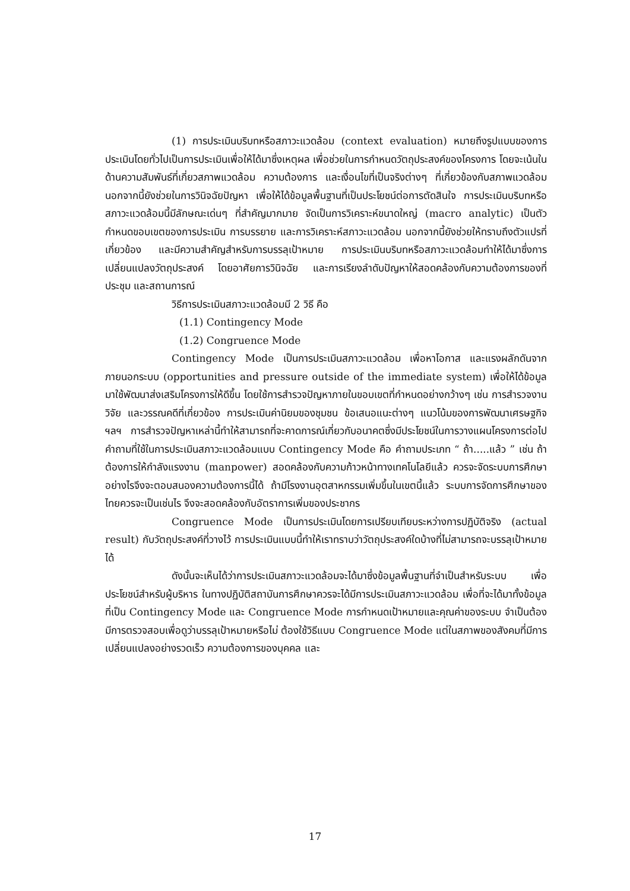(1) การประเมินบริบทหรือสภาวะแวดล้อม (context evaluation) หมายถึงรูปแบบของการประเมินโดยทั่วไปเป็นการประเมินเพื่อให้ได้มาซึ่งเหตุผล เพื่อช่วยในการกำหนดวัตถุประสงค์ของโครงการ โดยจะเน้นในด้านความสัมพันธ์ที่เกี่ยวสภาพแวดล้อม ความต้องการ และเงื่อนไขที่เป็นจริงต่างๆ ที่เกี่ยวข้องกับสภาพแวดล้อม นอกจากนี้ยังช่วยในการวินิจฉัยปัญหา เพื่อให้ได้ข้อมูลพื้นฐานที่เป็นประโยชน์ต่อการตัดสินใจ การประเมินบริบทหรือสภาวะแวดล้อมนี้มีลักษณะเด่นๆ ที่สำคัญมากมาย จัดเป็นการวิเคราะห์ขนาดใหญ่ (macro analytic) เป็นตัวกำหนดขอบเขตของการประเมิน การบรรยาย และการวิเคราะห์สภาวะแวดล้อม นอกจากนี้ยังช่วยให้ทราบถึงตัวแปรที่เกี่ยวข้อง และมีความสำคัญสำหรับการบรรลุเป้าหมาย การประเมินบริบทหรือสภาวะแวดล้อมทำให้ได้มาซึ่งการเปลี่ยนแปลงวัตถุประสงค์ โดยอาศัยการวินิจฉัย และการเรียงลำดับปัญหาให้สอดคล้องกับความต้องการของที่ประชุม และสถานการณ์
วิธีการประเมินสภาวะแวดล้อมมี 2 วิธี คือ
(1.1) Contingency Mode
(1.2) Congruence Mode
Contingency Mode เป็นการประเมินสภาวะแวดล้อม เพื่อหาโอกาส และแรงผลักดันจากภายนอกระบบ (opportunities and pressure outside of the immediate system) เพื่อให้ได้ข้อมูลมาใช้พัฒนาส่งเสริมโครงการให้ดีขึ้น โดยใช้การสำรวจปัญหาภายในขอบเขตที่กำหนดอย่างกว้างๆ เช่น การสำรวจงานวิจัย และวรรณคดีที่เกี่ยวข้อง การประเมินค่านิยมของชุมชน ข้อเสนอแนะต่างๆ แนวโน้มของการพัฒนาเศรษฐกิจ ฯลฯ การสำรวจปัญหาเหล่านี้ทำให้สามารถที่จะคาดการณ์เกี่ยวกับอนาคตซึ่งมีประโยชน์ในการวางแผนโครงการต่อไป คำถามที่ใช้ในการประเมินสภาวะแวดล้อมแบบ Contingency Mode คือ คำถามประเภท “ ถ้า.....แล้ว ” เช่น ถ้าต้องการให้กำลังแรงงาน (manpower) สอดคล้องกับความก้าวหน้าทางเทคโนโลยีแล้ว ควรจะจัดระบบการศึกษาอย่างไรจึงจะตอบสนองความต้องการนี้ได้ ถ้ามีโรงงานอุตสาหกรรมเพิ่มขึ้นในเขตนี้แล้ว ระบบการจัดการศึกษาของไทยควรจะเป็นเช่นไร จึงจะสอดคล้องกับอัตราการเพิ่มของประชากร
Congruence Mode เป็นการประเมินโดยการเปรียบเทียบระหว่างการปฏิบัติจริง (actual result) กับวัตถุประสงค์ที่วางไว้ การประเมินแบบนี้ทำให้เราทราบว่าวัตถุประสงค์ใดบ้างที่ไม่สามารถจะบรรลุเป้าหมายได้
ดังนั้นจะเห็นได้ว่าการประเมินสภาวะแวดล้อมจะได้มาซึ่งข้อมูลพื้นฐานที่จำเป็นสำหรับระบบ เพื่อประโยชน์สำหรับผู้บริหาร ในทางปฏิบัติสถาบันการศึกษาควรจะได้มีการประเมินสภาวะแวดล้อม เพื่อที่จะได้มาทั้งข้อมูลที่เป็น Contingency Mode และ Congruence Mode การกำหนดเป้าหมายและคุณค่าของระบบ จำเป็นต้องมีการตรวจสอบเพื่อดูว่าบรรลุเป้าหมายหรือไม่ ต้องใช้วิธีแบบ Congruence Mode แต่ในสภาพของสังคมที่มีการเปลี่ยนแปลงอย่างรวดเร็ว ความต้องการของบุคคล และ
17